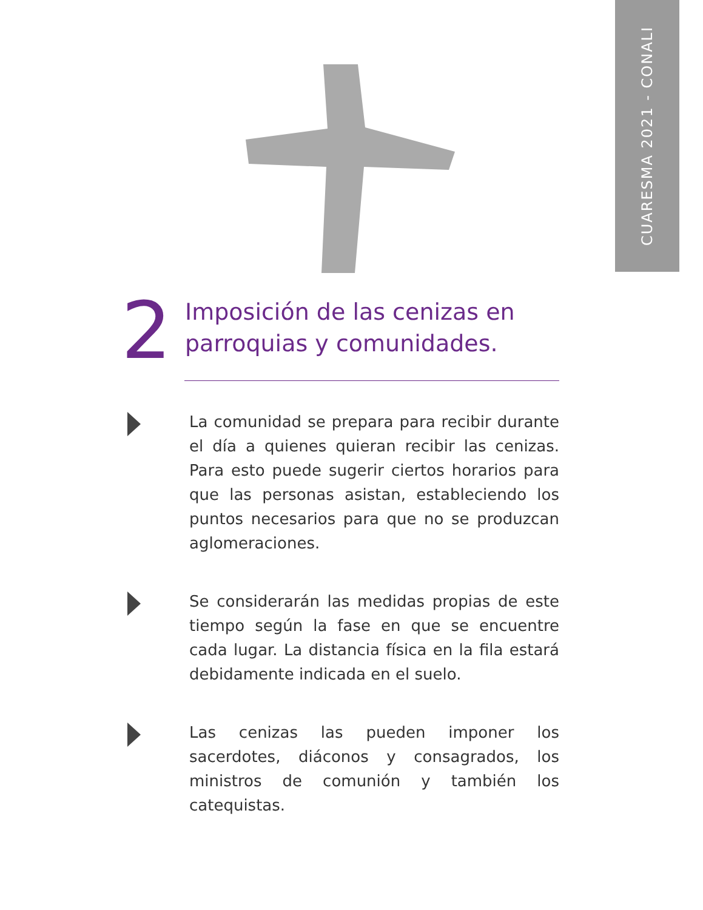CUARESMA 2021 - CONALI
2
Imposición de las cenizas en parroquias y comunidades.
La comunidad se prepara para recibir durante el día a quienes quieran recibir las cenizas. Para esto puede sugerir ciertos horarios para que las personas asistan, estableciendo los puntos necesarios para que no se produzcan aglomeraciones.
Se considerarán las medidas propias de este tiempo según la fase en que se encuentre cada lugar. La distancia física en la fila estará debidamente indicada en el suelo.
Las cenizas las pueden imponer los sacerdotes, diáconos y consagrados, los ministros de comunión y también los catequistas.